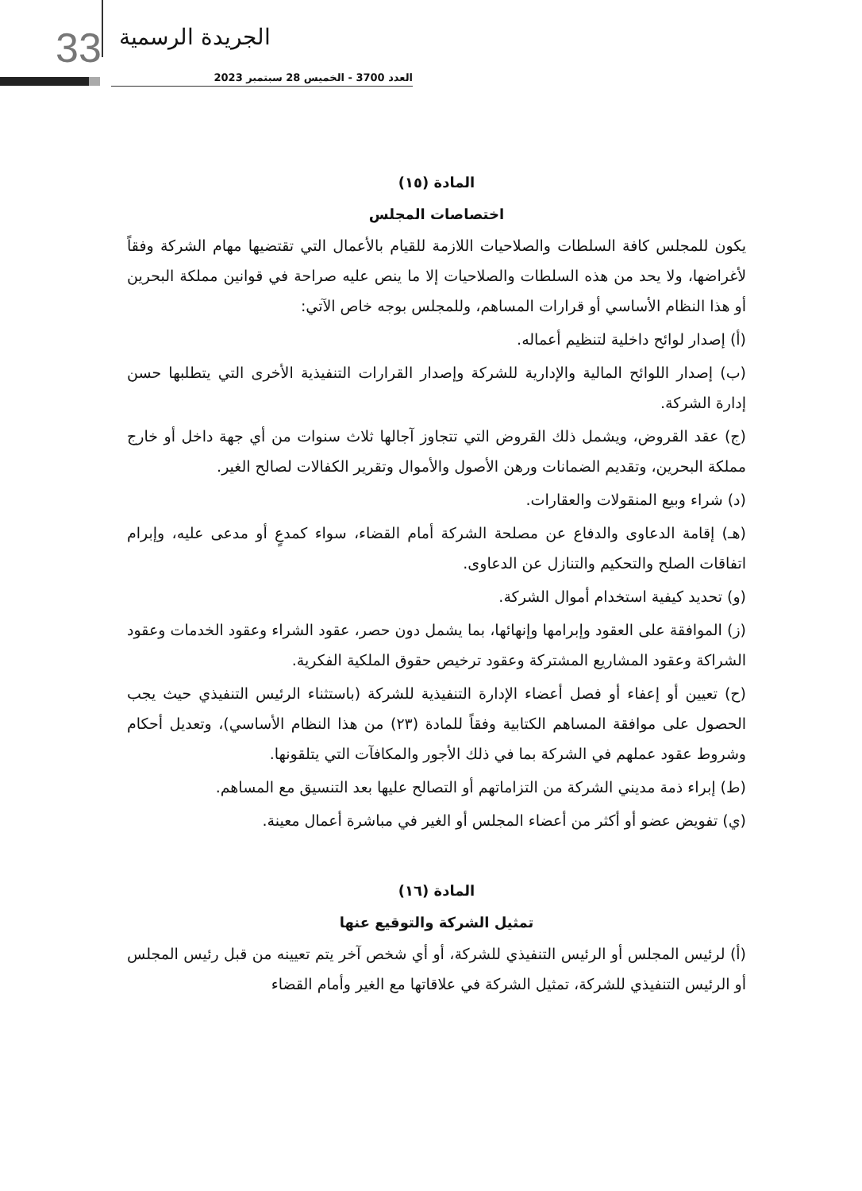33 الجريدة الرسمية
العدد 3700 - الخميس 28 سبتمبر 2023
المادة (١٥)
اختصاصات المجلس
يكون للمجلس كافة السلطات والصلاحيات اللازمة للقيام بالأعمال التي تقتضيها مهام الشركة وفقاً لأغراضها، ولا يحد من هذه السلطات والصلاحيات إلا ما ينص عليه صراحة في قوانين مملكة البحرين أو هذا النظام الأساسي أو قرارات المساهم، وللمجلس بوجه خاص الآتي:
(أ) إصدار لوائح داخلية لتنظيم أعماله.
(ب) إصدار اللوائح المالية والإدارية للشركة وإصدار القرارات التنفيذية الأخرى التي يتطلبها حسن إدارة الشركة.
(ج) عقد القروض، ويشمل ذلك القروض التي تتجاوز آجالها ثلاث سنوات من أي جهة داخل أو خارج مملكة البحرين، وتقديم الضمانات ورهن الأصول والأموال وتقرير الكفالات لصالح الغير.
(د) شراء وبيع المنقولات والعقارات.
(هـ) إقامة الدعاوى والدفاع عن مصلحة الشركة أمام القضاء، سواء كمدعٍ أو مدعى عليه، وإبرام اتفاقات الصلح والتحكيم والتنازل عن الدعاوى.
(و) تحديد كيفية استخدام أموال الشركة.
(ز) الموافقة على العقود وإبرامها وإنهائها، بما يشمل دون حصر، عقود الشراء وعقود الخدمات وعقود الشراكة وعقود المشاريع المشتركة وعقود ترخيص حقوق الملكية الفكرية.
(ح) تعيين أو إعفاء أو فصل أعضاء الإدارة التنفيذية للشركة (باستثناء الرئيس التنفيذي حيث يجب الحصول على موافقة المساهم الكتابية وفقاً للمادة (٢٣) من هذا النظام الأساسي)، وتعديل أحكام وشروط عقود عملهم في الشركة بما في ذلك الأجور والمكافآت التي يتلقونها.
(ط) إبراء ذمة مديني الشركة من التزاماتهم أو التصالح عليها بعد التنسيق مع المساهم.
(ي) تفويض عضو أو أكثر من أعضاء المجلس أو الغير في مباشرة أعمال معينة.
المادة (١٦)
تمثيل الشركة والتوقيع عنها
(أ) لرئيس المجلس أو الرئيس التنفيذي للشركة، أو أي شخص آخر يتم تعيينه من قبل رئيس المجلس أو الرئيس التنفيذي للشركة، تمثيل الشركة في علاقاتها مع الغير وأمام القضاء